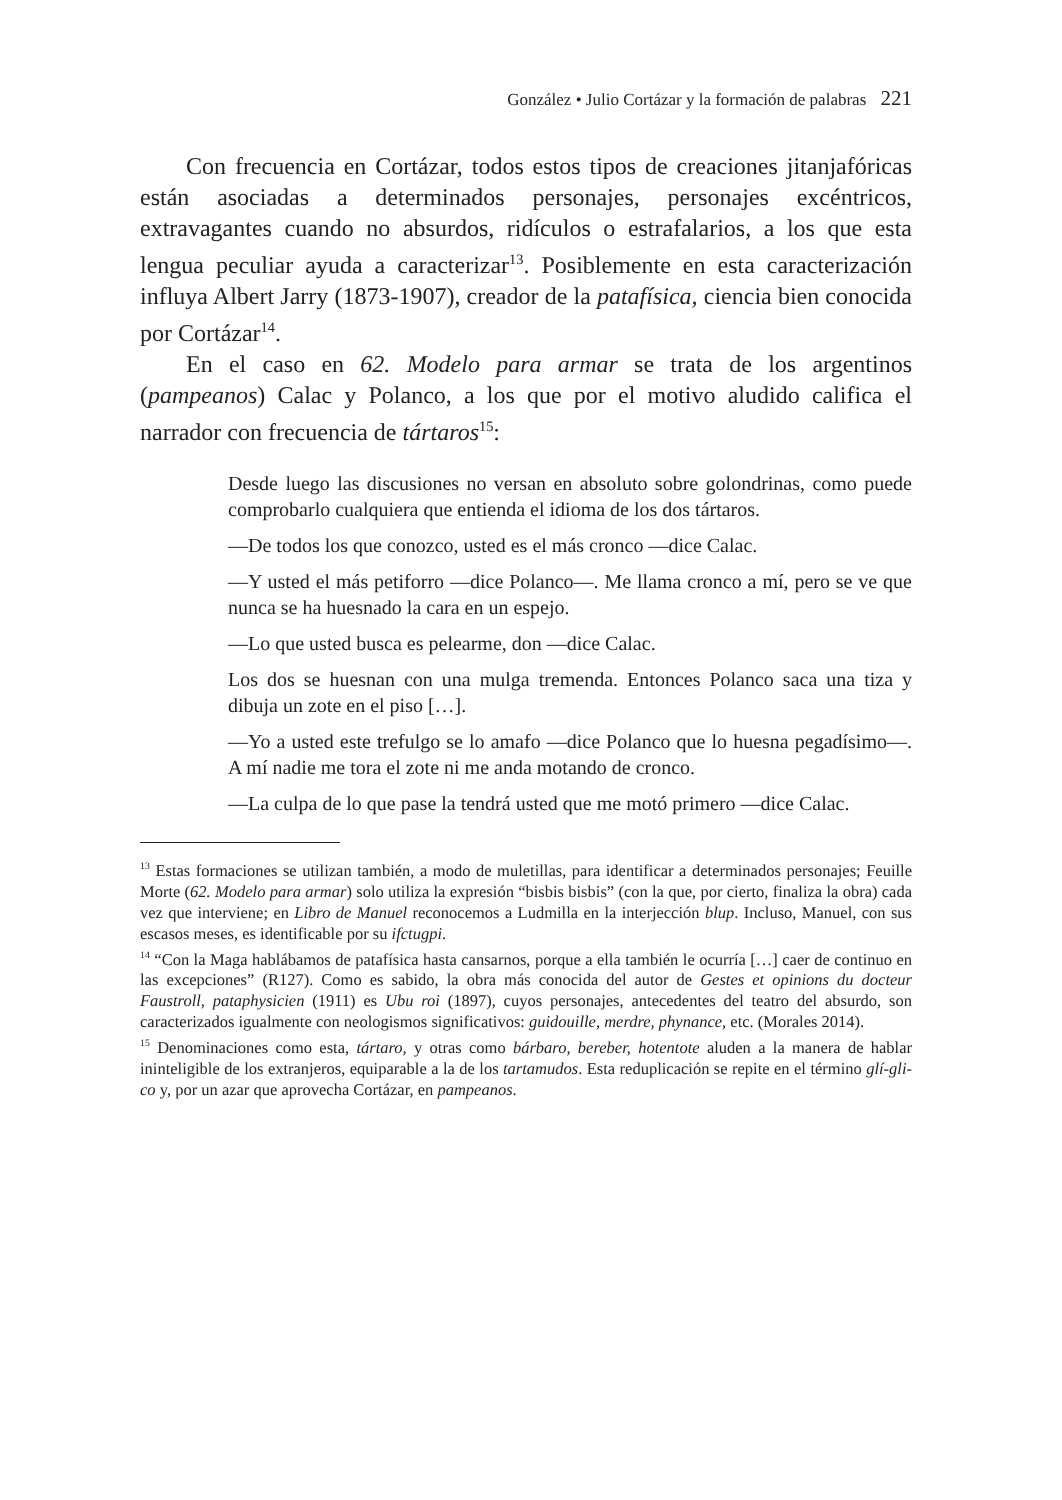González • Julio Cortázar y la formación de palabras 221
Con frecuencia en Cortázar, todos estos tipos de creaciones jitanjafóricas están asociadas a determinados personajes, personajes excéntricos, extravagantes cuando no absurdos, ridículos o estrafalarios, a los que esta lengua peculiar ayuda a caracterizar<sup>13</sup>. Posiblemente en esta caracterización influya Albert Jarry (1873-1907), creador de la patafísica, ciencia bien conocida por Cortázar<sup>14</sup>.
En el caso en 62. Modelo para armar se trata de los argentinos (pampeanos) Calac y Polanco, a los que por el motivo aludido califica el narrador con frecuencia de tártaros<sup>15</sup>:
Desde luego las discusiones no versan en absoluto sobre golondrinas, como puede comprobarlo cualquiera que entienda el idioma de los dos tártaros.
—De todos los que conozco, usted es el más cronco —dice Calac.
—Y usted el más petiforro —dice Polanco—. Me llama cronco a mí, pero se ve que nunca se ha huesnado la cara en un espejo.
—Lo que usted busca es pelearme, don —dice Calac.
Los dos se huesnan con una mulga tremenda. Entonces Polanco saca una tiza y dibuja un zote en el piso […].
—Yo a usted este trefulgo se lo amafo —dice Polanco que lo huesna pegadísimo—. A mí nadie me tora el zote ni me anda motando de cronco.
—La culpa de lo que pase la tendrá usted que me motó primero —dice Calac.
<sup>13</sup> Estas formaciones se utilizan también, a modo de muletillas, para identificar a determinados personajes; Feuille Morte (62. Modelo para armar) solo utiliza la expresión “bisbis bisbis” (con la que, por cierto, finaliza la obra) cada vez que interviene; en Libro de Manuel reconocemos a Ludmilla en la interjección blup. Incluso, Manuel, con sus escasos meses, es identificable por su ifctugpi.
<sup>14</sup> “Con la Maga hablábamos de patafísica hasta cansarnos, porque a ella también le ocurría […] caer de continuo en las excepciones” (R127). Como es sabido, la obra más conocida del autor de Gestes et opinions du docteur Faustroll, pataphysicien (1911) es Ubu roi (1897), cuyos personajes, antecedentes del teatro del absurdo, son caracterizados igualmente con neologismos significativos: guidouille, merdre, phynance, etc. (Morales 2014).
<sup>15</sup> Denominaciones como esta, tártaro, y otras como bárbaro, bereber, hotentote aluden a la manera de hablar ininteligible de los extranjeros, equiparable a la de los tartamudos. Esta reduplicación se repite en el término glí-gli-co y, por un azar que aprovecha Cortázar, en pampeanos.